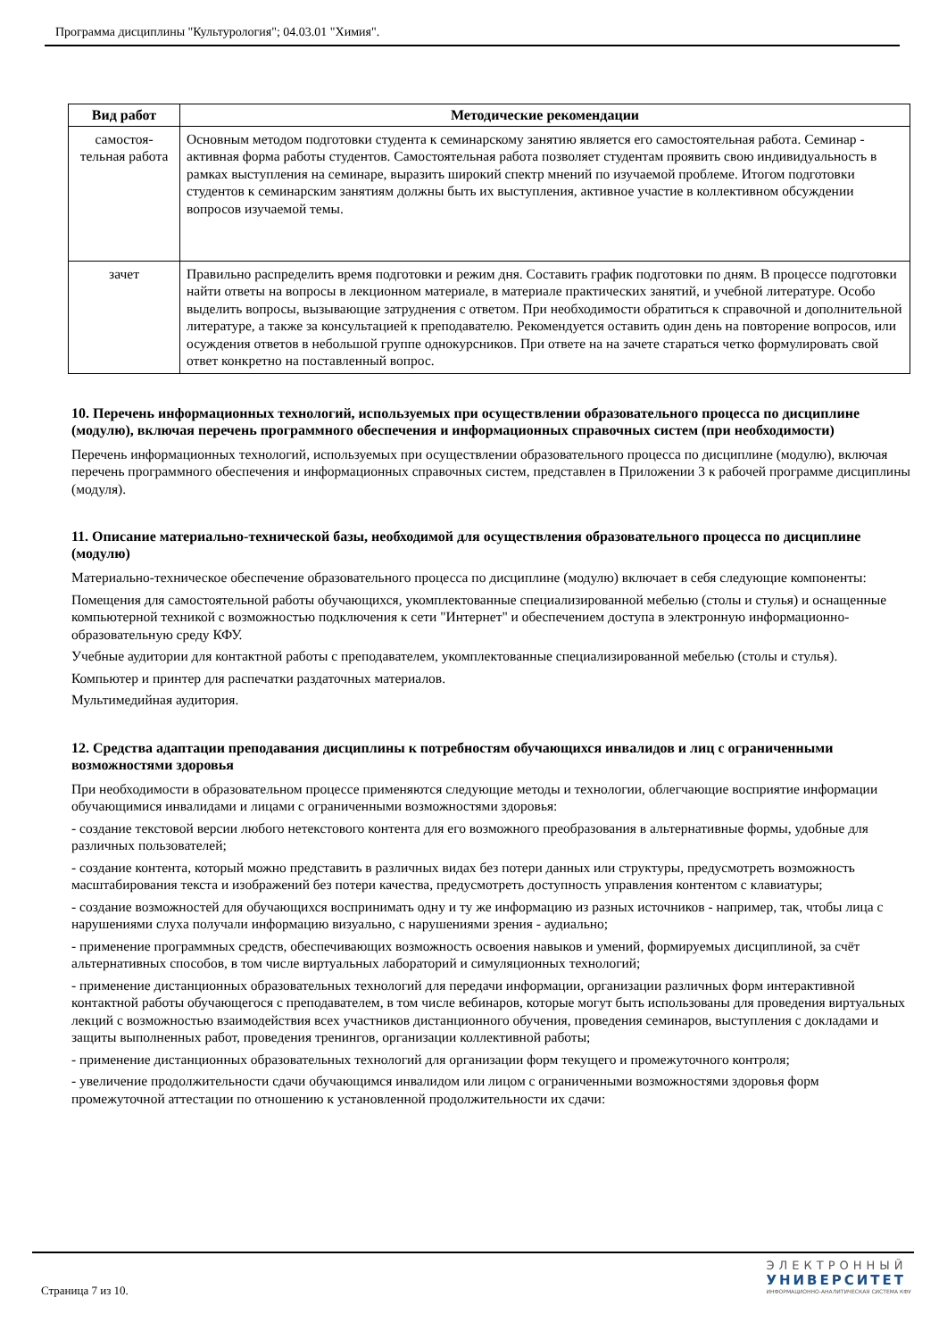Программа дисциплины "Культурология"; 04.03.01 "Химия".
| Вид работ | Методические рекомендации |
| --- | --- |
| самостоя- тельная работа | Основным методом подготовки студента к семинарскому занятию является его самостоятельная работа. Семинар - активная форма работы студентов. Самостоятельная работа позволяет студентам проявить свою индивидуальность в рамках выступления на семинаре, выразить широкий спектр мнений по изучаемой проблеме. Итогом подготовки студентов к семинарским занятиям должны быть их выступления, активное участие в коллективном обсуждении вопросов изучаемой темы. |
| зачет | Правильно распределить время подготовки и режим дня. Составить график подготовки по дням. В процессе подготовки найти ответы на вопросы в лекционном материале, в материале практических занятий, и учебной литературе. Особо выделить вопросы, вызывающие затруднения с ответом. При необходимости обратиться к справочной и дополнительной литературе, а также за консультацией к преподавателю. Рекомендуется оставить один день на повторение вопросов, или осуждения ответов в небольшой группе однокурсников. При ответе на на зачете стараться четко формулировать свой ответ конкретно на поставленный вопрос. |
10. Перечень информационных технологий, используемых при осуществлении образовательного процесса по дисциплине (модулю), включая перечень программного обеспечения и информационных справочных систем (при необходимости)
Перечень информационных технологий, используемых при осуществлении образовательного процесса по дисциплине (модулю), включая перечень программного обеспечения и информационных справочных систем, представлен в Приложении 3 к рабочей программе дисциплины (модуля).
11. Описание материально-технической базы, необходимой для осуществления образовательного процесса по дисциплине (модулю)
Материально-техническое обеспечение образовательного процесса по дисциплине (модулю) включает в себя следующие компоненты:
Помещения для самостоятельной работы обучающихся, укомплектованные специализированной мебелью (столы и стулья) и оснащенные компьютерной техникой с возможностью подключения к сети "Интернет" и обеспечением доступа в электронную информационно-образовательную среду КФУ.
Учебные аудитории для контактной работы с преподавателем, укомплектованные специализированной мебелью (столы и стулья).
Компьютер и принтер для распечатки раздаточных материалов.
Мультимедийная аудитория.
12. Средства адаптации преподавания дисциплины к потребностям обучающихся инвалидов и лиц с ограниченными возможностями здоровья
При необходимости в образовательном процессе применяются следующие методы и технологии, облегчающие восприятие информации обучающимися инвалидами и лицами с ограниченными возможностями здоровья:
- создание текстовой версии любого нетекстового контента для его возможного преобразования в альтернативные формы, удобные для различных пользователей;
- создание контента, который можно представить в различных видах без потери данных или структуры, предусмотреть возможность масштабирования текста и изображений без потери качества, предусмотреть доступность управления контентом с клавиатуры;
- создание возможностей для обучающихся воспринимать одну и ту же информацию из разных источников - например, так, чтобы лица с нарушениями слуха получали информацию визуально, с нарушениями зрения - аудиально;
- применение программных средств, обеспечивающих возможность освоения навыков и умений, формируемых дисциплиной, за счёт альтернативных способов, в том числе виртуальных лабораторий и симуляционных технологий;
- применение дистанционных образовательных технологий для передачи информации, организации различных форм интерактивной контактной работы обучающегося с преподавателем, в том числе вебинаров, которые могут быть использованы для проведения виртуальных лекций с возможностью взаимодействия всех участников дистанционного обучения, проведения семинаров, выступления с докладами и защиты выполненных работ, проведения тренингов, организации коллективной работы;
- применение дистанционных образовательных технологий для организации форм текущего и промежуточного контроля;
- увеличение продолжительности сдачи обучающимся инвалидом или лицом с ограниченными возможностями здоровья форм промежуточной аттестации по отношению к установленной продолжительности их сдачи:
Страница 7 из 10.
ЭЛЕКТРОННЫЙ
УНИВЕРСИТЕТ
ИНФОРМАЦИОННО-АНАЛИТИЧЕСКАЯ СИСТЕМА КФУ